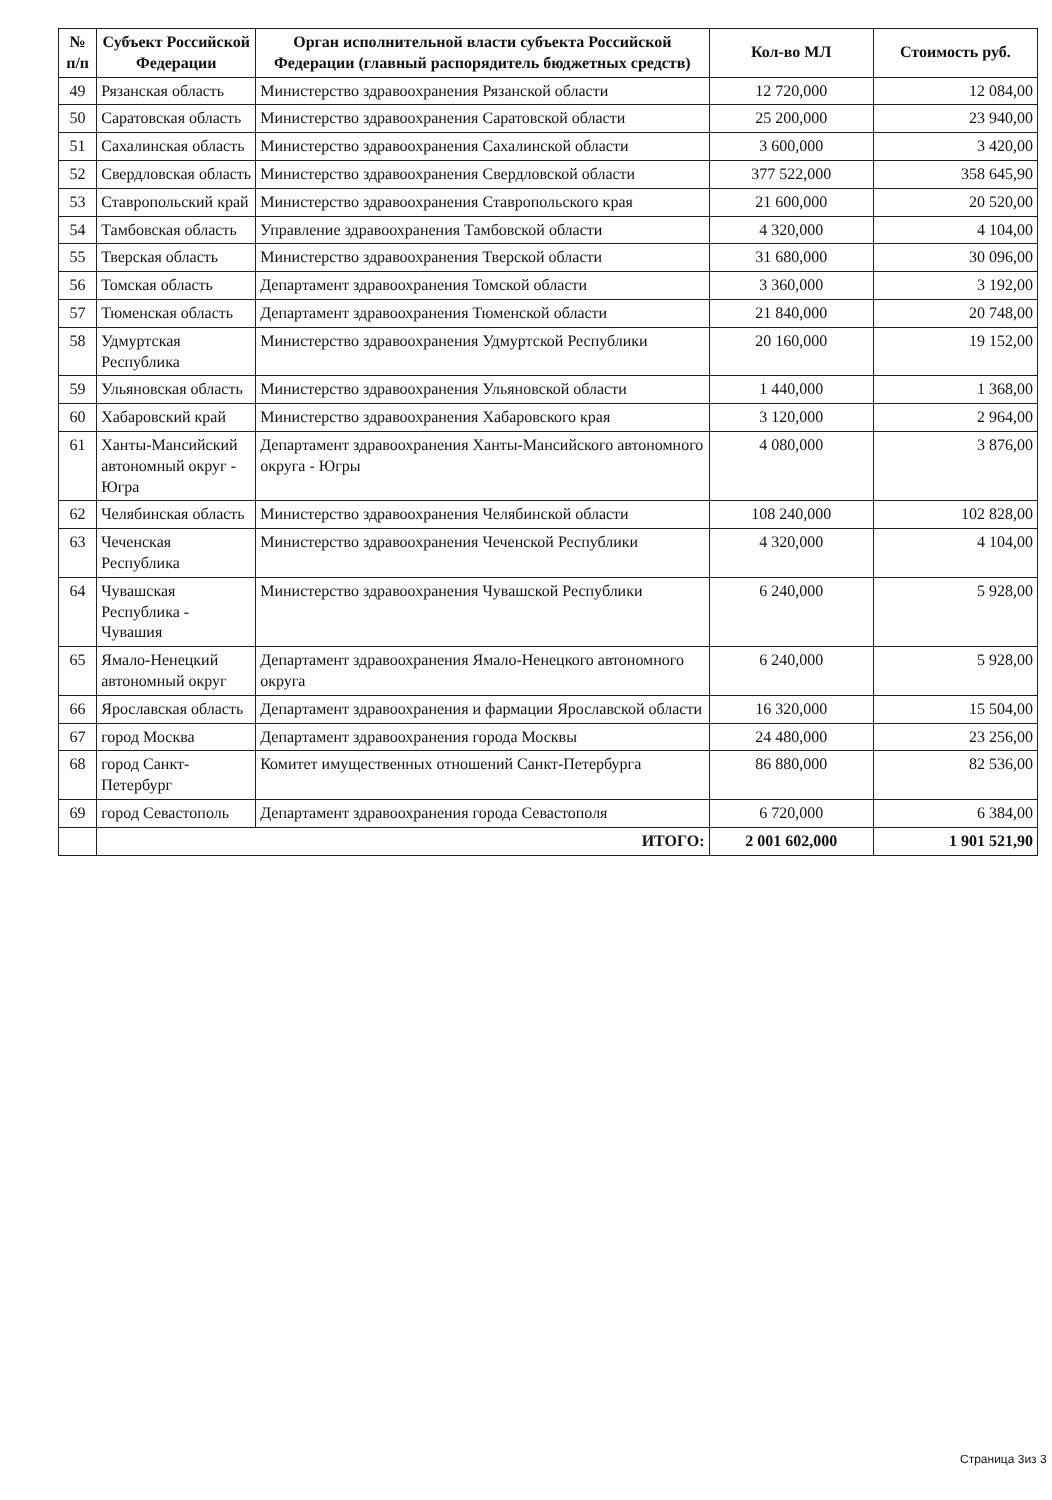| № п/п | Субъект Российской Федерации | Орган исполнительной власти субъекта Российской Федерации (главный распорядитель бюджетных средств) | Кол-во МЛ | Стоимость руб. |
| --- | --- | --- | --- | --- |
| 49 | Рязанская область | Министерство здравоохранения Рязанской области | 12 720,000 | 12 084,00 |
| 50 | Саратовская область | Министерство здравоохранения Саратовской области | 25 200,000 | 23 940,00 |
| 51 | Сахалинская область | Министерство здравоохранения Сахалинской области | 3 600,000 | 3 420,00 |
| 52 | Свердловская область | Министерство здравоохранения Свердловской области | 377 522,000 | 358 645,90 |
| 53 | Ставропольский край | Министерство здравоохранения Ставропольского края | 21 600,000 | 20 520,00 |
| 54 | Тамбовская область | Управление здравоохранения Тамбовской области | 4 320,000 | 4 104,00 |
| 55 | Тверская область | Министерство здравоохранения Тверской области | 31 680,000 | 30 096,00 |
| 56 | Томская область | Департамент здравоохранения Томской области | 3 360,000 | 3 192,00 |
| 57 | Тюменская область | Департамент здравоохранения Тюменской области | 21 840,000 | 20 748,00 |
| 58 | Удмуртская Республика | Министерство здравоохранения Удмуртской Республики | 20 160,000 | 19 152,00 |
| 59 | Ульяновская область | Министерство здравоохранения Ульяновской области | 1 440,000 | 1 368,00 |
| 60 | Хабаровский край | Министерство здравоохранения Хабаровского края | 3 120,000 | 2 964,00 |
| 61 | Ханты-Мансийский автономный округ - Югра | Департамент здравоохранения Ханты-Мансийского автономного округа - Югры | 4 080,000 | 3 876,00 |
| 62 | Челябинская область | Министерство здравоохранения Челябинской области | 108 240,000 | 102 828,00 |
| 63 | Чеченская Республика | Министерство здравоохранения Чеченской Республики | 4 320,000 | 4 104,00 |
| 64 | Чувашская Республика - Чувашия | Министерство здравоохранения Чувашской Республики | 6 240,000 | 5 928,00 |
| 65 | Ямало-Ненецкий автономный округ | Департамент здравоохранения Ямало-Ненецкого автономного округа | 6 240,000 | 5 928,00 |
| 66 | Ярославская область | Департамент здравоохранения и фармации Ярославской области | 16 320,000 | 15 504,00 |
| 67 | город Москва | Департамент здравоохранения города Москвы | 24 480,000 | 23 256,00 |
| 68 | город Санкт-Петербург | Комитет имущественных отношений Санкт-Петербурга | 86 880,000 | 82 536,00 |
| 69 | город Севастополь | Департамент здравоохранения города Севастополя | 6 720,000 | 6 384,00 |
| | ИТОГО: | | 2 001 602,000 | 1 901 521,90 |
Страница 3из 3